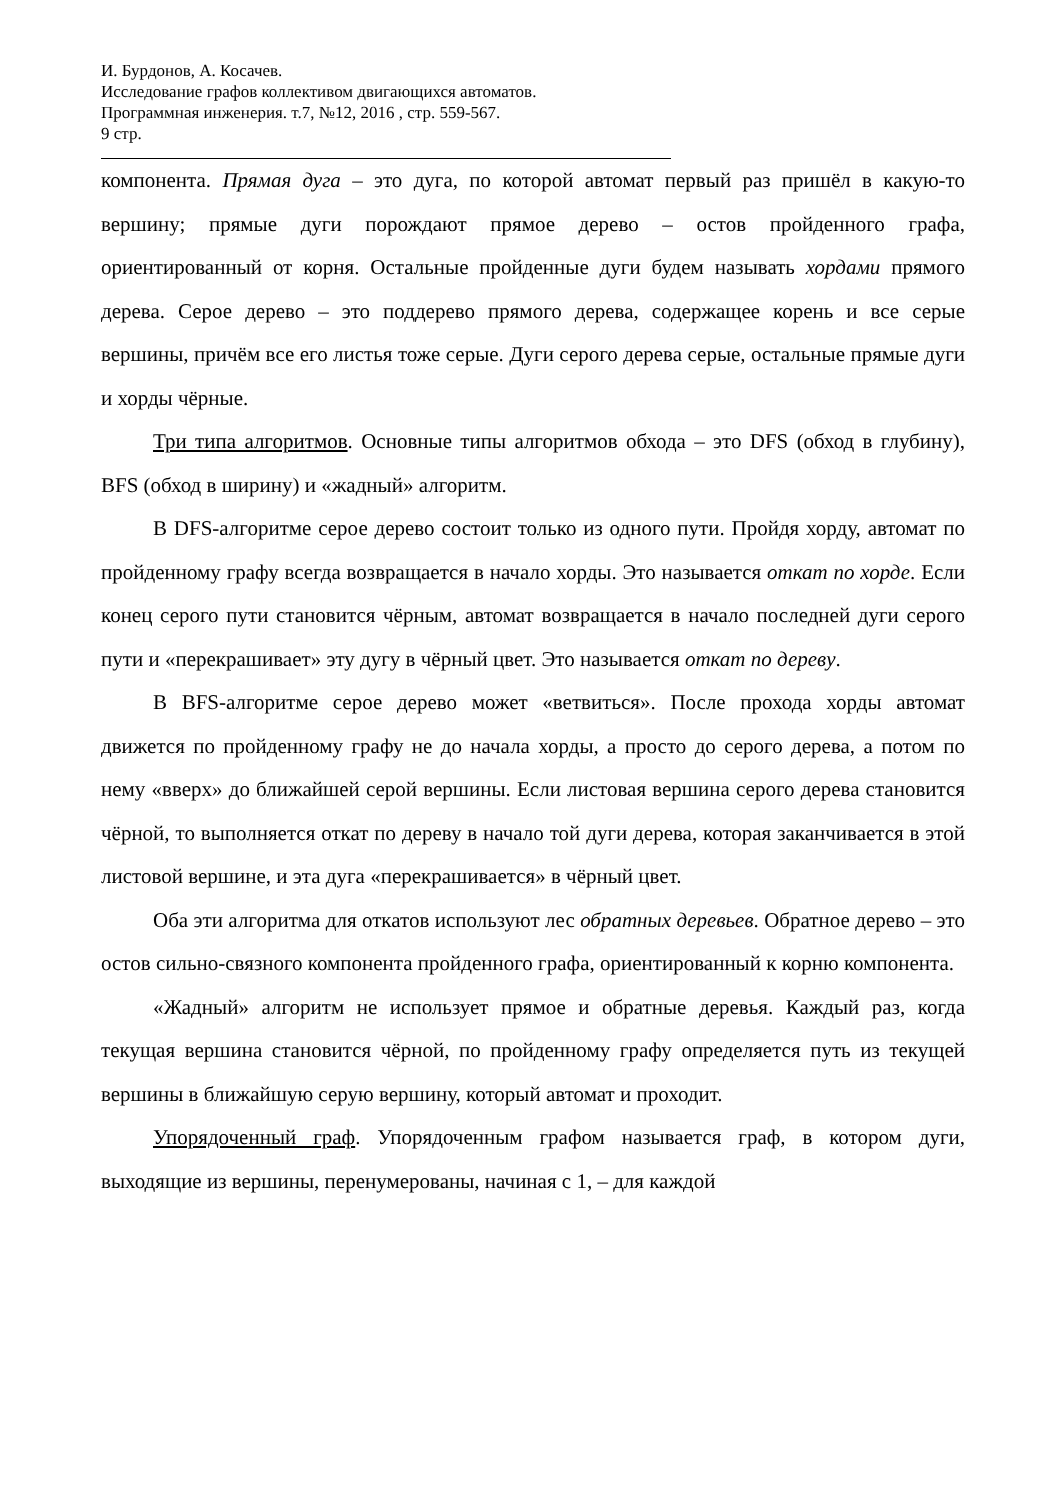И. Бурдонов, А. Косачев.
Исследование графов коллективом двигающихся автоматов.
Программная инженерия. т.7, №12, 2016 , стр. 559-567.
9 стр.
компонента. Прямая дуга – это дуга, по которой автомат первый раз пришёл в какую-то вершину; прямые дуги порождают прямое дерево – остов пройденного графа, ориентированный от корня. Остальные пройденные дуги будем называть хордами прямого дерева. Серое дерево – это поддерево прямого дерева, содержащее корень и все серые вершины, причём все его листья тоже серые. Дуги серого дерева серые, остальные прямые дуги и хорды чёрные.
Три типа алгоритмов. Основные типы алгоритмов обхода – это DFS (обход в глубину), BFS (обход в ширину) и «жадный» алгоритм.
В DFS-алгоритме серое дерево состоит только из одного пути. Пройдя хорду, автомат по пройденному графу всегда возвращается в начало хорды. Это называется откат по хорде. Если конец серого пути становится чёрным, автомат возвращается в начало последней дуги серого пути и «перекрашивает» эту дугу в чёрный цвет. Это называется откат по дереву.
В BFS-алгоритме серое дерево может «ветвиться». После прохода хорды автомат движется по пройденному графу не до начала хорды, а просто до серого дерева, а потом по нему «вверх» до ближайшей серой вершины. Если листовая вершина серого дерева становится чёрной, то выполняется откат по дереву в начало той дуги дерева, которая заканчивается в этой листовой вершине, и эта дуга «перекрашивается» в чёрный цвет.
Оба эти алгоритма для откатов используют лес обратных деревьев. Обратное дерево – это остов сильно-связного компонента пройденного графа, ориентированный к корню компонента.
«Жадный» алгоритм не использует прямое и обратные деревья. Каждый раз, когда текущая вершина становится чёрной, по пройденному графу определяется путь из текущей вершины в ближайшую серую вершину, который автомат и проходит.
Упорядоченный граф. Упорядоченным графом называется граф, в котором дуги, выходящие из вершины, перенумерованы, начиная с 1, – для каждой